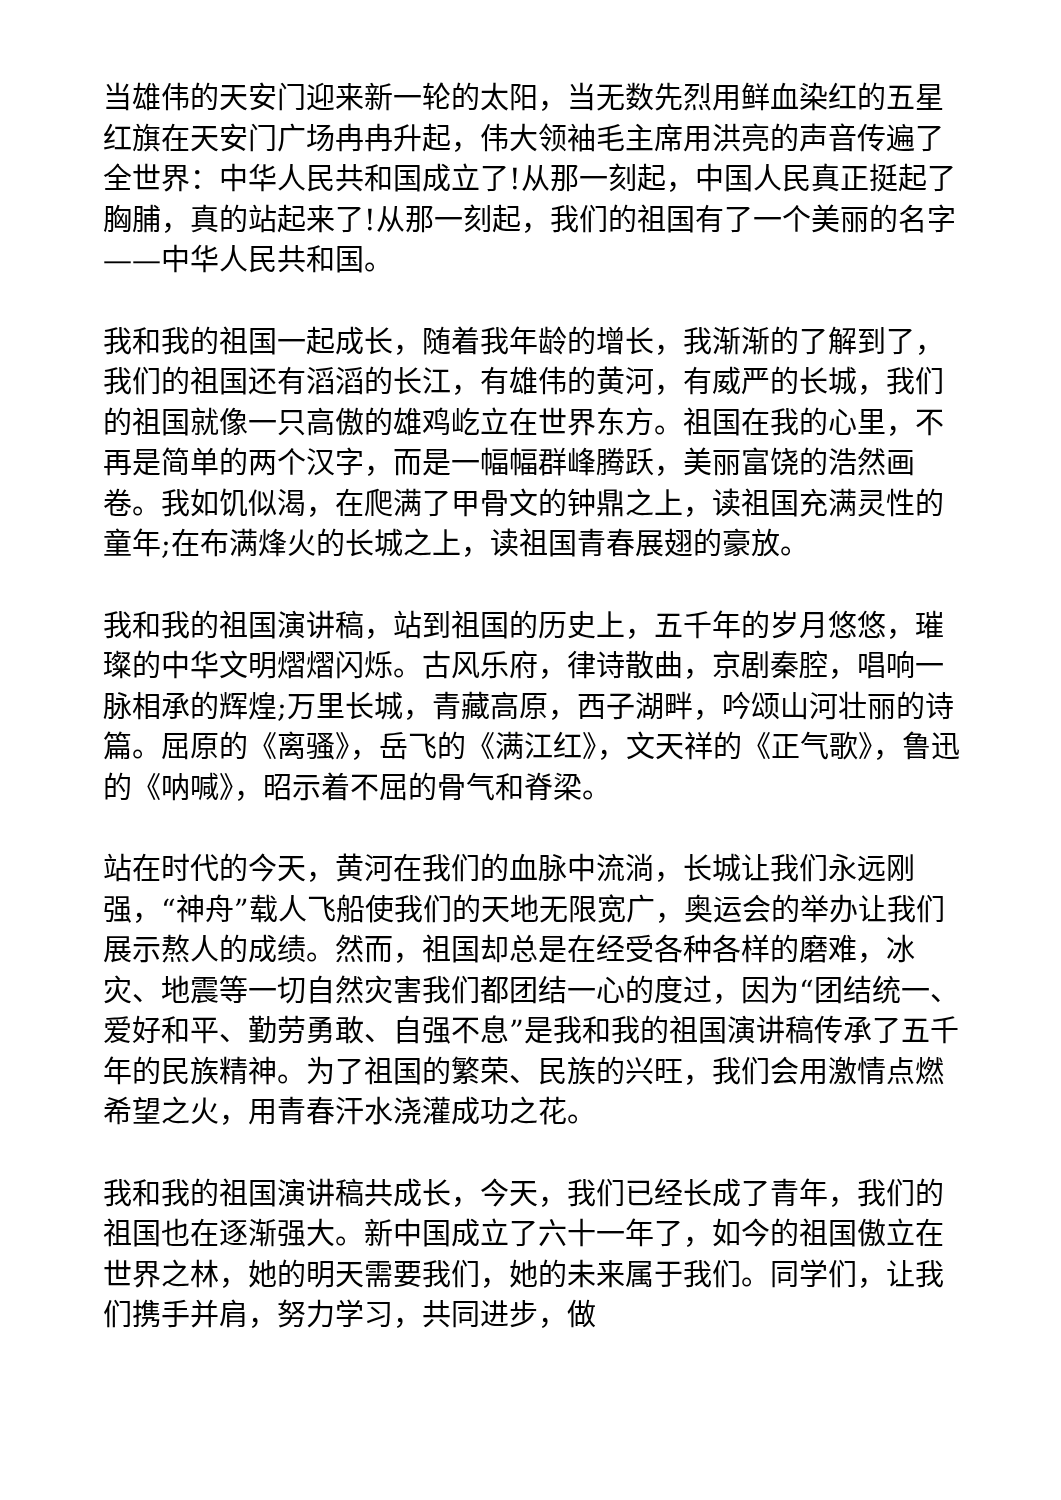当雄伟的天安门迎来新一轮的太阳，当无数先烈用鲜血染红的五星红旗在天安门广场冉冉升起，伟大领袖毛主席用洪亮的声音传遍了全世界：中华人民共和国成立了!从那一刻起，中国人民真正挺起了胸脯，真的站起来了!从那一刻起，我们的祖国有了一个美丽的名字——中华人民共和国。
我和我的祖国一起成长，随着我年龄的增长，我渐渐的了解到了，我们的祖国还有滔滔的长江，有雄伟的黄河，有威严的长城，我们的祖国就像一只高傲的雄鸡屹立在世界东方。祖国在我的心里，不再是简单的两个汉字，而是一幅幅群峰腾跃，美丽富饶的浩然画卷。我如饥似渴，在爬满了甲骨文的钟鼎之上，读祖国充满灵性的童年;在布满烽火的长城之上，读祖国青春展翅的豪放。
我和我的祖国演讲稿，站到祖国的历史上，五千年的岁月悠悠，璀璨的中华文明熠熠闪烁。古风乐府，律诗散曲，京剧秦腔，唱响一脉相承的辉煌;万里长城，青藏高原，西子湖畔，吟颂山河壮丽的诗篇。屈原的《离骚》，岳飞的《满江红》，文天祥的《正气歌》，鲁迅的《呐喊》，昭示着不屈的骨气和脊梁。
站在时代的今天，黄河在我们的血脉中流淌，长城让我们永远刚强，“神舟”载人飞船使我们的天地无限宽广，奥运会的举办让我们展示熬人的成绩。然而，祖国却总是在经受各种各样的磨难，冰灾、地震等一切自然灾害我们都团结一心的度过，因为“团结统一、爱好和平、勤劳勇敢、自强不息”是我和我的祖国演讲稿传承了五千年的民族精神。为了祖国的繁荣、民族的兴旺，我们会用激情点燃希望之火，用青春汗水浇灌成功之花。
我和我的祖国演讲稿共成长，今天，我们已经长成了青年，我们的祖国也在逐渐强大。新中国成立了六十一年了，如今的祖国傲立在世界之林，她的明天需要我们，她的未来属于我们。同学们，让我们携手并肩，努力学习，共同进步，做